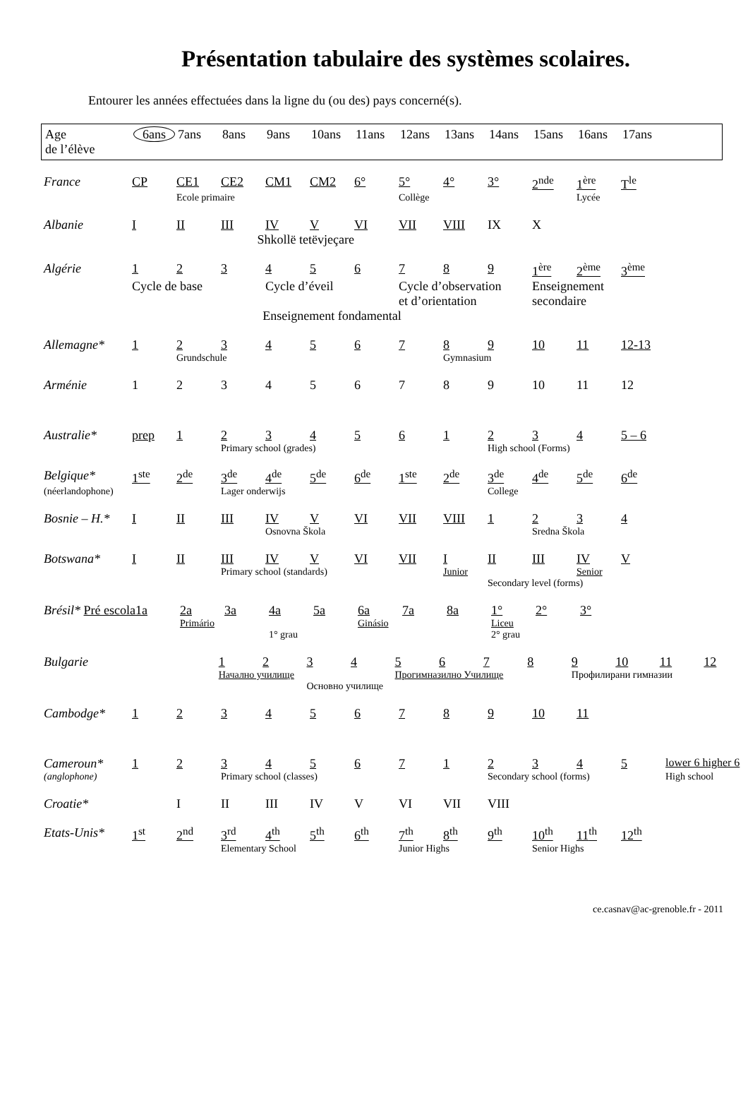Présentation tabulaire des systèmes scolaires.
Entourer les années effectuées dans la ligne du (ou des) pays concerné(s).
| Age de l’élève | 6ans | 7ans | 8ans | 9ans | 10ans | 11ans | 12ans | 13ans | 14ans | 15ans | 16ans | 17ans |
| France | CP | CE1 | CE2 | CM1 | CM2 | 6° | 5° | 4° | 3° | 2<sup>nde</sup> | 1<sup>ère</sup> | T<sup>le</sup> |
| | | Ecole primaire | | | | | Collège | | | | Lycée | |
| Albanie | I | II | III | IV | V | VI | VII | VIII | IX | X | | |
| | Shkollë tetëvjeçare | | | | | | | | | | | |
| Algérie | 1 | 2 | 3 | 4 | 5 | 6 | 7 | 8 | 9 | 1<sup>ère</sup> | 2<sup>ème</sup> | 3<sup>ème</sup> |
| | Cycle de base | | | Cycle d’éveil | | | Cycle d’observation et d’orientation | | | Enseignement secondaire | | |
| | Enseignement fondamental | | | | | | | | | | | |
| Allemagne* | 1 | 2 | 3 | 4 | 5 | 6 | 7 | 8 | 9 | 10 | 11 | 12-13 |
| | | Grundschule | | | | | | Gymnasium | | | | |
| Arménie | 1 | 2 | 3 | 4 | 5 | 6 | 7 | 8 | 9 | 10 | 11 | 12 |
| Australie* | prep | 1 | 2 | 3 | 4 | 5 | 6 | 1 | 2 | 3 | 4 | 5 – 6 |
| | | | Primary school (grades) | | | | | | High school (Forms) | | | |
| Belgique* | 1<sup>ste</sup> | 2<sup>de</sup> | 3<sup>de</sup> | 4<sup>de</sup> | 5<sup>de</sup> | 6<sup>de</sup> | 1<sup>ste</sup> | 2<sup>de</sup> | 3<sup>de</sup> | 4<sup>de</sup> | 5<sup>de</sup> | 6<sup>de</sup> |
| (néerlandophone) | | | Lager onderwijs | | | | | | College | | | |
| Bosnie – H.* | I | II | III | IV | V | VI | VII | VIII | 1 | 2 | 3 | 4 |
| | | | | Osnovna Škola | | | | | | Sredna Škola | | |
| Botswana* | I | II | III | IV | V | VI | VII | I | II | III | IV | V |
| | | | Primary school (standards) | | | | | Junior | | | Senior | |
| | | | | | | | | | Secondary level (forms) | | | |
| Brésil* Pré escola | 1a | 2a | 3a | 4a | 5a | 6a | 7a | 8a | 1° | 2° | 3° | |
| | | Primário | | | | Ginásio | | | Liceu | | | |
| | | | | 1° grau | | | | | 2° grau | | | |
| Bulgarie | | | 1 | 2 | 3 | 4 | 5 | 6 | 7 | 8 | 9 | 10 | 11 | 12 |
| | | | Начално училище | | | | Прогимназилно Училище | | | | Профилирани гимназии | | | |
| | | | | | Основно училище | | | | | | | | | |
| Cambodge* | 1 | 2 | 3 | 4 | 5 | 6 | 7 | 8 | 9 | 10 | 11 | |
| Cameroun* | 1 | 2 | 3 | 4 | 5 | 6 | 7 | 1 | 2 | 3 | 4 | 5 | lower 6 higher 6 |
| (anglophone) | | | Primary school (classes) | | | | | | Secondary school (forms) | | | | High school |
| Croatie* | | I | II | III | IV | V | VI | VII | VIII |
| Etats-Unis* | 1<sup>st</sup> | 2<sup>nd</sup> | 3<sup>rd</sup> | 4<sup>th</sup> | 5<sup>th</sup> | 6<sup>th</sup> | 7<sup>th</sup> | 8<sup>th</sup> | 9<sup>th</sup> | 10<sup>th</sup> | 11<sup>th</sup> | 12<sup>th</sup> |
| | | | Elementary School | | | | Junior Highs | | | Senior Highs | | |
ce.casnav@ac-grenoble.fr - 2011